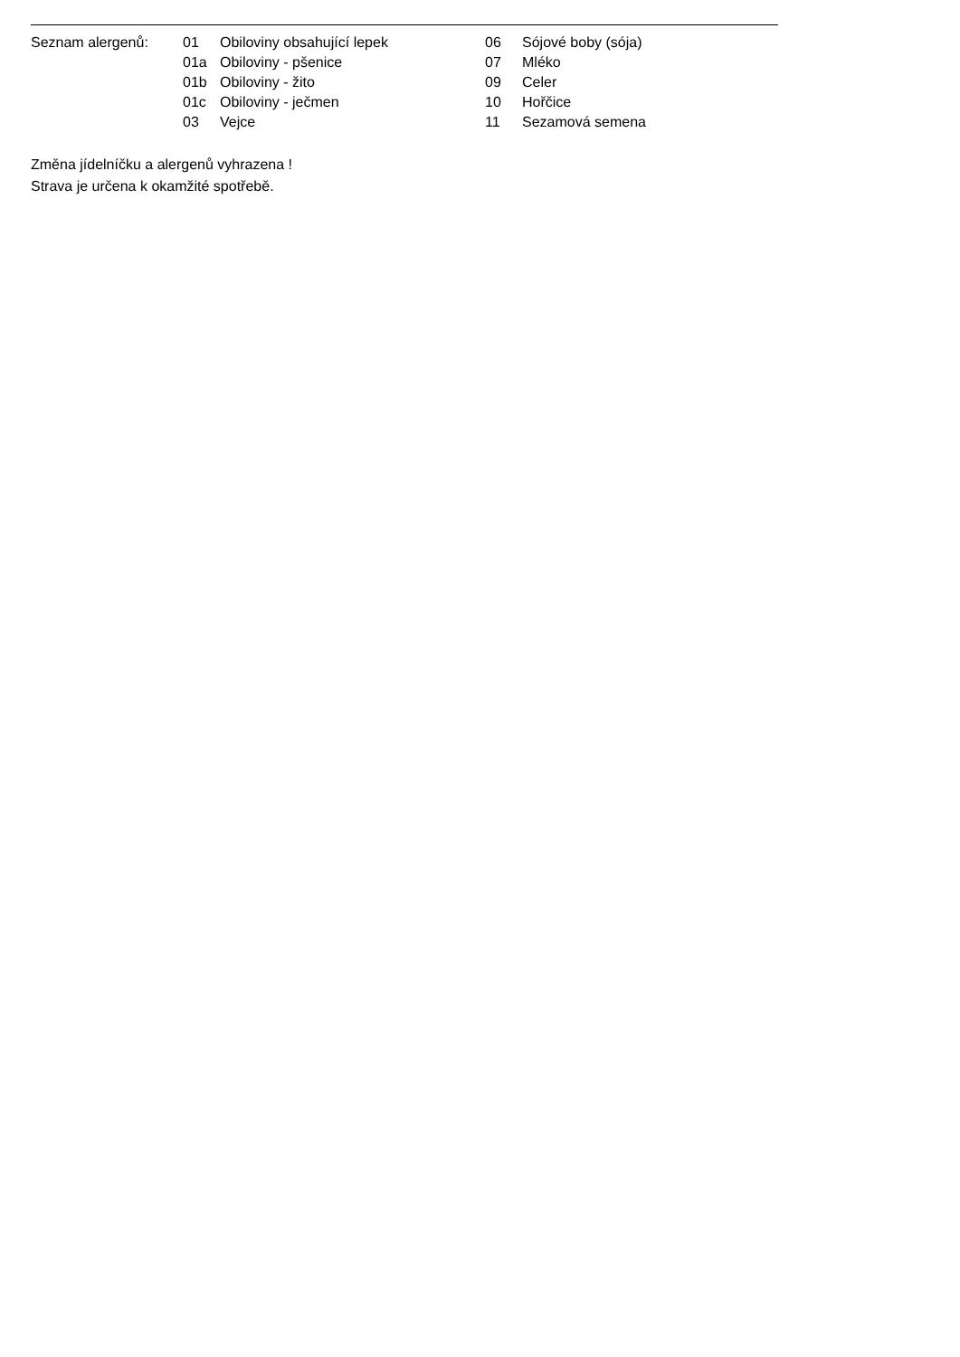| Seznam alergenů: | 01 | Obiloviny obsahující lepek | 06 | Sójové boby (sója) |
| | 01a | Obiloviny - pšenice | 07 | Mléko |
| | 01b | Obiloviny - žito | 09 | Celer |
| | 01c | Obiloviny - ječmen | 10 | Hořčice |
| | 03 | Vejce | 11 | Sezamová semena |
Změna jídelníčku a alergenů vyhrazena !
Strava je určena k okamžité spotřebě.